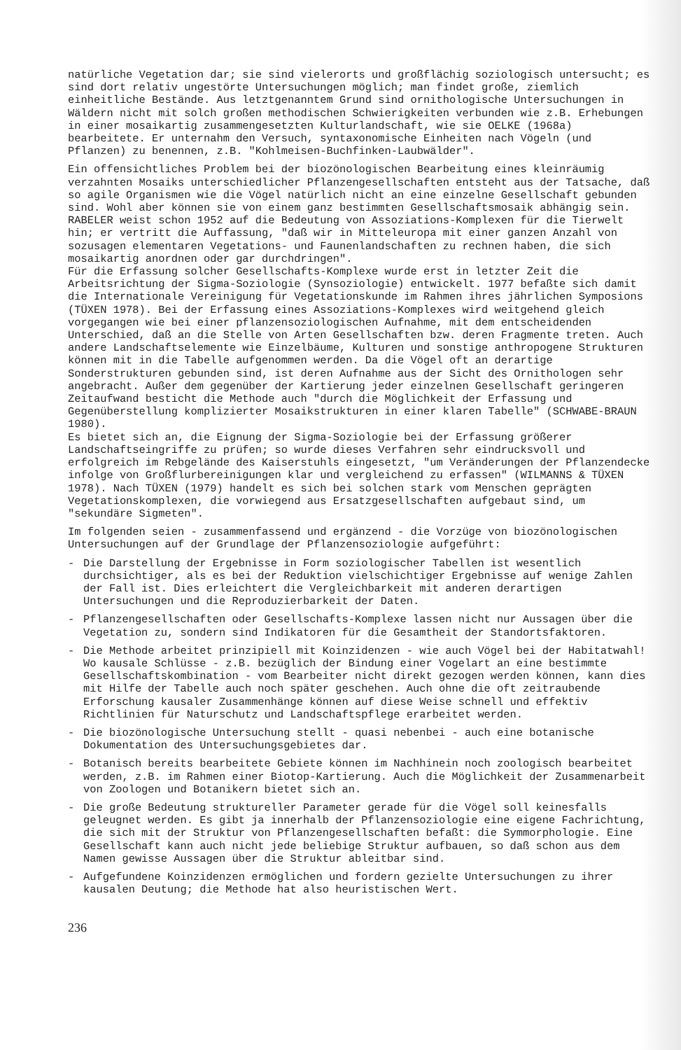natürliche Vegetation dar; sie sind vielerorts und großflächig soziologisch untersucht; es sind dort relativ ungestörte Untersuchungen möglich; man findet große, ziemlich einheitliche Bestände. Aus letztgenanntem Grund sind ornithologische Untersuchungen in Wäldern nicht mit solch großen methodischen Schwierigkeiten verbunden wie z.B. Erhebungen in einer mosaikartig zusammengesetzten Kulturlandschaft, wie sie OELKE (1968a) bearbeitete. Er unternahm den Versuch, syntaxonomische Einheiten nach Vögeln (und Pflanzen) zu benennen, z.B. "Kohlmeisen-Buchfinken-Laubwälder".
Ein offensichtliches Problem bei der biozönologischen Bearbeitung eines kleinräumig verzahnten Mosaiks unterschiedlicher Pflanzengesellschaften entsteht aus der Tatsache, daß so agile Organismen wie die Vögel natürlich nicht an eine einzelne Gesellschaft gebunden sind. Wohl aber können sie von einem ganz bestimmten Gesellschaftsmosaik abhängig sein. RABELER weist schon 1952 auf die Bedeutung von Assoziations-Komplexen für die Tierwelt hin; er vertritt die Auffassung, "daß wir in Mitteleuropa mit einer ganzen Anzahl von sozusagen elementaren Vegetations- und Faunenlandschaften zu rechnen haben, die sich mosaikartig anordnen oder gar durchdringen".
Für die Erfassung solcher Gesellschafts-Komplexe wurde erst in letzter Zeit die Arbeitsrichtung der Sigma-Soziologie (Synsoziologie) entwickelt. 1977 befaßte sich damit die Internationale Vereinigung für Vegetationskunde im Rahmen ihres jährlichen Symposions (TÜXEN 1978). Bei der Erfassung eines Assoziations-Komplexes wird weitgehend gleich vorgegangen wie bei einer pflanzensoziologischen Aufnahme, mit dem entscheidenden Unterschied, daß an die Stelle von Arten Gesellschaften bzw. deren Fragmente treten. Auch andere Landschaftselemente wie Einzelbäume, Kulturen und sonstige anthropogene Strukturen können mit in die Tabelle aufgenommen werden. Da die Vögel oft an derartige Sonderstrukturen gebunden sind, ist deren Aufnahme aus der Sicht des Ornithologen sehr angebracht. Außer dem gegenüber der Kartierung jeder einzelnen Gesellschaft geringeren Zeitaufwand besticht die Methode auch "durch die Möglichkeit der Erfassung und Gegenüberstellung komplizierter Mosaikstrukturen in einer klaren Tabelle" (SCHWABE-BRAUN 1980).
Es bietet sich an, die Eignung der Sigma-Soziologie bei der Erfassung größerer Landschaftseingriffe zu prüfen; so wurde dieses Verfahren sehr eindrucksvoll und erfolgreich im Rebgelände des Kaiserstuhls eingesetzt, "um Veränderungen der Pflanzendecke infolge von Großflurbereinigungen klar und vergleichend zu erfassen" (WILMANNS & TÜXEN 1978). Nach TÜXEN (1979) handelt es sich bei solchen stark vom Menschen geprägten Vegetationskomplexen, die vorwiegend aus Ersatzgesellschaften aufgebaut sind, um "sekundäre Sigmeten".
Im folgenden seien - zusammenfassend und ergänzend - die Vorzüge von biozönologischen Untersuchungen auf der Grundlage der Pflanzensoziologie aufgeführt:
- Die Darstellung der Ergebnisse in Form soziologischer Tabellen ist wesentlich durchsichtiger, als es bei der Reduktion vielschichtiger Ergebnisse auf wenige Zahlen der Fall ist. Dies erleichtert die Vergleichbarkeit mit anderen derartigen Untersuchungen und die Reproduzierbarkeit der Daten.
- Pflanzengesellschaften oder Gesellschafts-Komplexe lassen nicht nur Aussagen über die Vegetation zu, sondern sind Indikatoren für die Gesamtheit der Standortsfaktoren.
- Die Methode arbeitet prinzipiell mit Koinzidenzen - wie auch Vögel bei der Habitatwahl! Wo kausale Schlüsse - z.B. bezüglich der Bindung einer Vogelart an eine bestimmte Gesellschaftskombination - vom Bearbeiter nicht direkt gezogen werden können, kann dies mit Hilfe der Tabelle auch noch später geschehen. Auch ohne die oft zeitraubende Erforschung kausaler Zusammenhänge können auf diese Weise schnell und effektiv Richtlinien für Naturschutz und Landschaftspflege erarbeitet werden.
- Die biozönologische Untersuchung stellt - quasi nebenbei - auch eine botanische Dokumentation des Untersuchungsgebietes dar.
- Botanisch bereits bearbeitete Gebiete können im Nachhinein noch zoologisch bearbeitet werden, z.B. im Rahmen einer Biotop-Kartierung. Auch die Möglichkeit der Zusammenarbeit von Zoologen und Botanikern bietet sich an.
- Die große Bedeutung struktureller Parameter gerade für die Vögel soll keinesfalls geleugnet werden. Es gibt ja innerhalb der Pflanzensoziologie eine eigene Fachrichtung, die sich mit der Struktur von Pflanzengesellschaften befaßt: die Symmorphologie. Eine Gesellschaft kann auch nicht jede beliebige Struktur aufbauen, so daß schon aus dem Namen gewisse Aussagen über die Struktur ableitbar sind.
- Aufgefundene Koinzidenzen ermöglichen und fordern gezielte Untersuchungen zu ihrer kausalen Deutung; die Methode hat also heuristischen Wert.
236